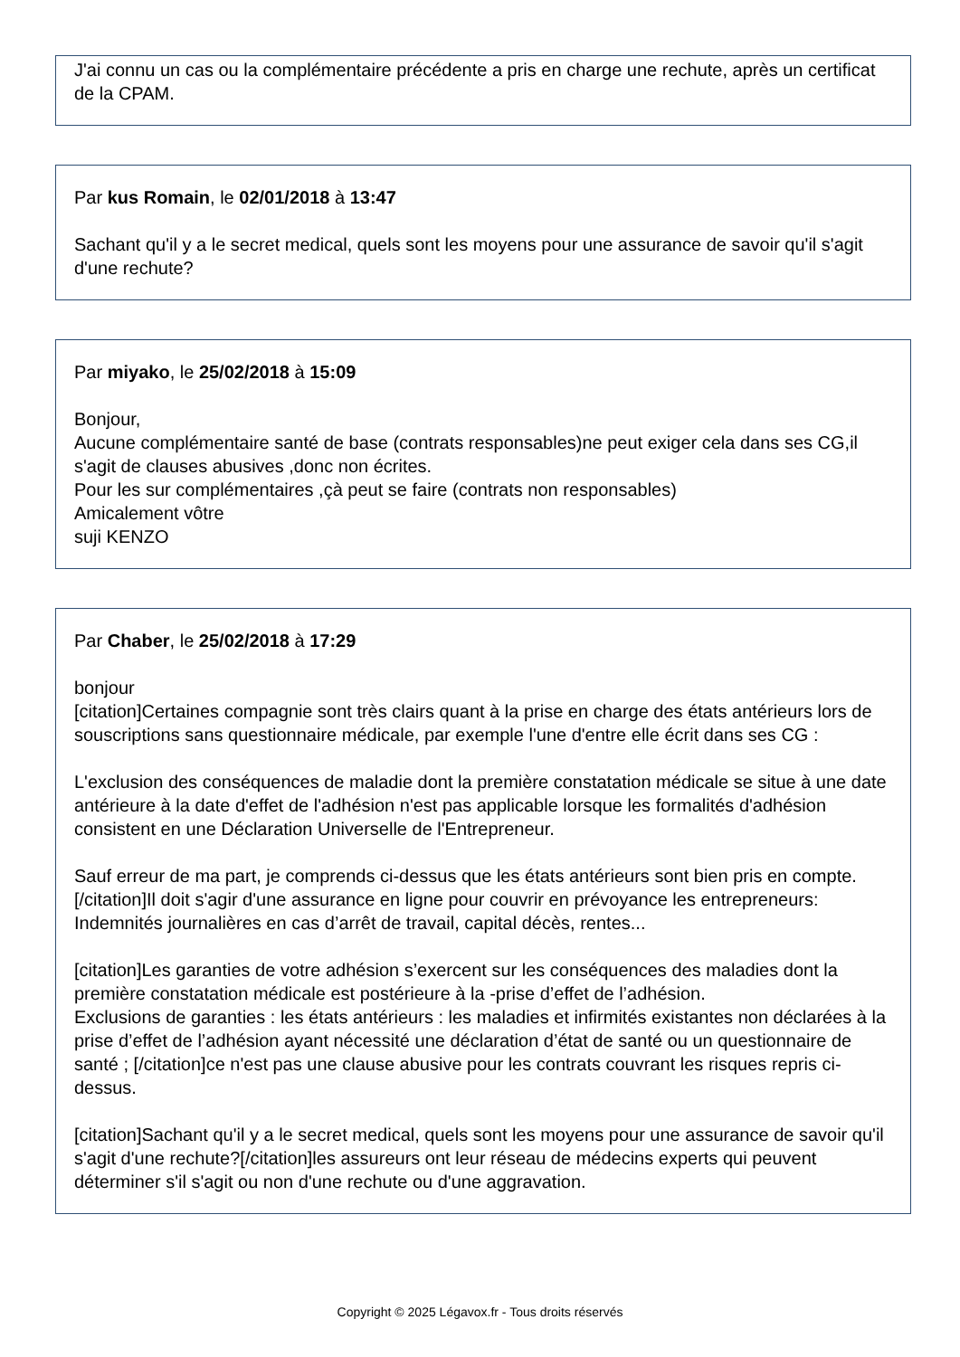J'ai connu un cas ou la complémentaire précédente a pris en charge une rechute, après un certificat de la CPAM.
Par kus Romain, le 02/01/2018 à 13:47
Sachant qu'il y a le secret medical, quels sont les moyens pour une assurance de savoir qu'il s'agit d'une rechute?
Par miyako, le 25/02/2018 à 15:09
Bonjour,
Aucune complémentaire santé de base (contrats responsables)ne peut exiger cela dans ses CG,il s'agit de clauses abusives ,donc non écrites.
Pour les sur complémentaires ,çà peut se faire (contrats non responsables)
Amicalement vôtre
suji KENZO
Par Chaber, le 25/02/2018 à 17:29
bonjour
[citation]Certaines compagnie sont très clairs quant à la prise en charge des états antérieurs lors de souscriptions sans questionnaire médicale, par exemple l'une d'entre elle écrit dans ses CG :
L'exclusion des conséquences de maladie dont la première constatation médicale se situe à une date antérieure à la date d'effet de l'adhésion n'est pas applicable lorsque les formalités d'adhésion consistent en une Déclaration Universelle de l'Entrepreneur.
Sauf erreur de ma part, je comprends ci-dessus que les états antérieurs sont bien pris en compte. [/citation]Il doit s'agir d'une assurance en ligne pour couvrir en prévoyance les entrepreneurs: Indemnités journalières en cas d’arrêt de travail, capital décès, rentes...
[citation]Les garanties de votre adhésion s’exercent sur les conséquences des maladies dont la première constatation médicale est postérieure à la -prise d’effet de l’adhésion.
Exclusions de garanties : les états antérieurs : les maladies et infirmités existantes non déclarées à la prise d’effet de l’adhésion ayant nécessité une déclaration d’état de santé ou un questionnaire de santé ; [/citation]ce n'est pas une clause abusive pour les contrats couvrant les risques repris ci-dessus.
[citation]Sachant qu'il y a le secret medical, quels sont les moyens pour une assurance de savoir qu'il s'agit d'une rechute?[/citation]les assureurs ont leur réseau de médecins experts qui peuvent déterminer s'il s'agit ou non d'une rechute ou d'une aggravation.
Copyright © 2025 Légavox.fr - Tous droits réservés